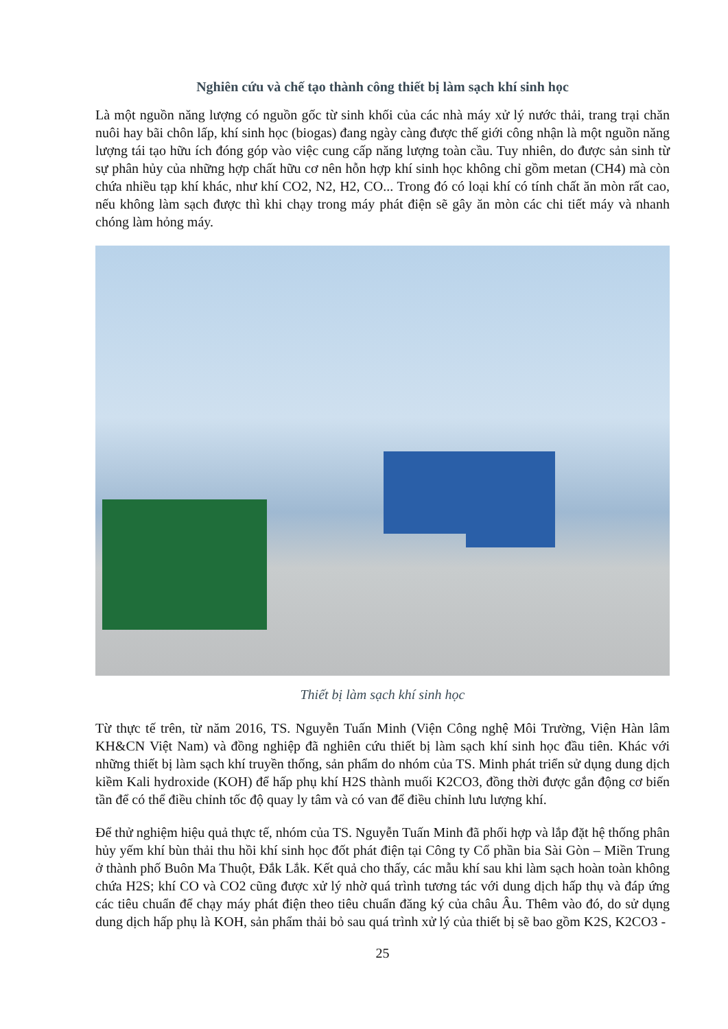Nghiên cứu và chế tạo thành công thiết bị làm sạch khí sinh học
Là một nguồn năng lượng có nguồn gốc từ sinh khối của các nhà máy xử lý nước thải, trang trại chăn nuôi hay bãi chôn lấp, khí sinh học (biogas) đang ngày càng được thế giới công nhận là một nguồn năng lượng tái tạo hữu ích đóng góp vào việc cung cấp năng lượng toàn cầu. Tuy nhiên, do được sản sinh từ sự phân hủy của những hợp chất hữu cơ nên hỗn hợp khí sinh học không chỉ gồm metan (CH4) mà còn chứa nhiều tạp khí khác, như khí CO2, N2, H2, CO... Trong đó có loại khí có tính chất ăn mòn rất cao, nếu không làm sạch được thì khi chạy trong máy phát điện sẽ gây ăn mòn các chi tiết máy và nhanh chóng làm hỏng máy.
Thiết bị làm sạch khí sinh học
Từ thực tế trên, từ năm 2016, TS. Nguyễn Tuấn Minh (Viện Công nghệ Môi Trường, Viện Hàn lâm KH&CN Việt Nam) và đồng nghiệp đã nghiên cứu thiết bị làm sạch khí sinh học đầu tiên. Khác với những thiết bị làm sạch khí truyền thống, sản phẩm do nhóm của TS. Minh phát triển sử dụng dung dịch kiềm Kali hydroxide (KOH) để hấp phụ khí H2S thành muối K2CO3, đồng thời được gắn động cơ biến tần để có thể điều chỉnh tốc độ quay ly tâm và có van để điều chỉnh lưu lượng khí.
Để thử nghiệm hiệu quả thực tế, nhóm của TS. Nguyễn Tuấn Minh đã phối hợp và lắp đặt hệ thống phân hủy yếm khí bùn thải thu hồi khí sinh học đốt phát điện tại Công ty Cổ phần bia Sài Gòn – Miền Trung ở thành phố Buôn Ma Thuột, Đắk Lắk. Kết quả cho thấy, các mẫu khí sau khi làm sạch hoàn toàn không chứa H2S; khí CO và CO2 cũng được xử lý nhờ quá trình tương tác với dung dịch hấp thụ và đáp ứng các tiêu chuẩn để chạy máy phát điện theo tiêu chuẩn đăng ký của châu Âu. Thêm vào đó, do sử dụng dung dịch hấp phụ là KOH, sản phẩm thải bỏ sau quá trình xử lý của thiết bị sẽ bao gồm K2S, K2CO3 -
25